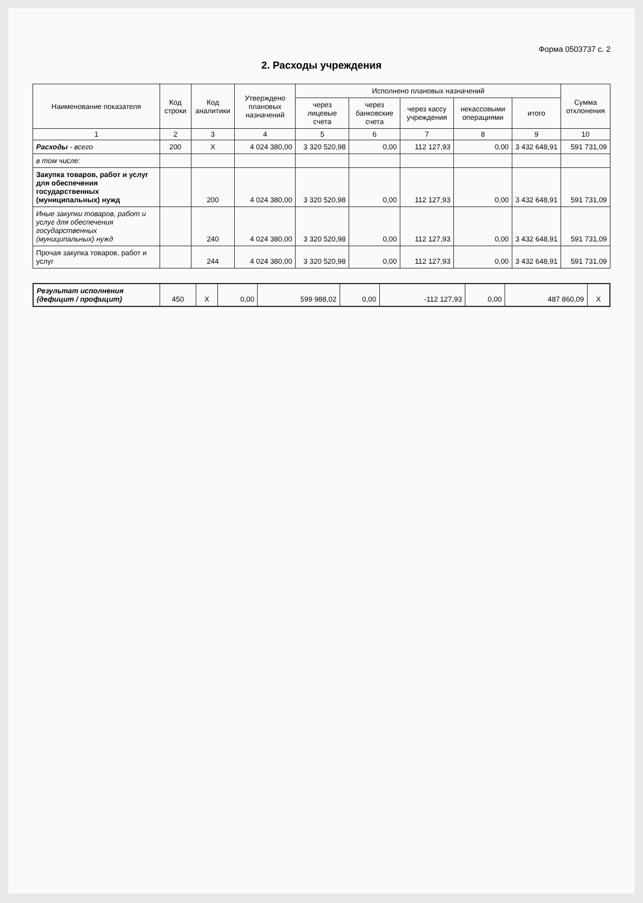Форма 0503737 с. 2
2. Расходы учреждения
| Наименование показателя | Код строки | Код аналитики | Утверждено плановых назначений | Исполнено плановых назначений | | | | | Сумма отклонения |
| --- | --- | --- | --- | --- | --- | --- | --- | --- | --- |
| | | | | через лицевые счета | через банковские счета | через кассу учреждения | некассовыми операциями | итого | |
| 1 | 2 | 3 | 4 | 5 | 6 | 7 | 8 | 9 | 10 |
| Расходы - всего | 200 | X | 4 024 380,00 | 3 320 520,98 | 0,00 | 112 127,93 | 0,00 | 3 432 648,91 | 591 731,09 |
| в том числе: | | | | | | | | | |
| Закупка товаров, работ и услуг для обеспечения государственных (муниципальных) нужд | | 200 | 4 024 380,00 | 3 320 520,98 | 0,00 | 112 127,93 | 0,00 | 3 432 648,91 | 591 731,09 |
| Иные закупки товаров, работ и услуг для обеспечения государственных (муниципальных) нужд | | 240 | 4 024 380,00 | 3 320 520,98 | 0,00 | 112 127,93 | 0,00 | 3 432 648,91 | 591 731,09 |
| Прочая закупка товаров, работ и услуг | | 244 | 4 024 380,00 | 3 320 520,98 | 0,00 | 112 127,93 | 0,00 | 3 432 648,91 | 591 731,09 |
| Результат исполнения (дефицит / профицит) | 450 | X | 0,00 | 599 988,02 | 0,00 | -112 127,93 | 0,00 | 487 860,09 | X |